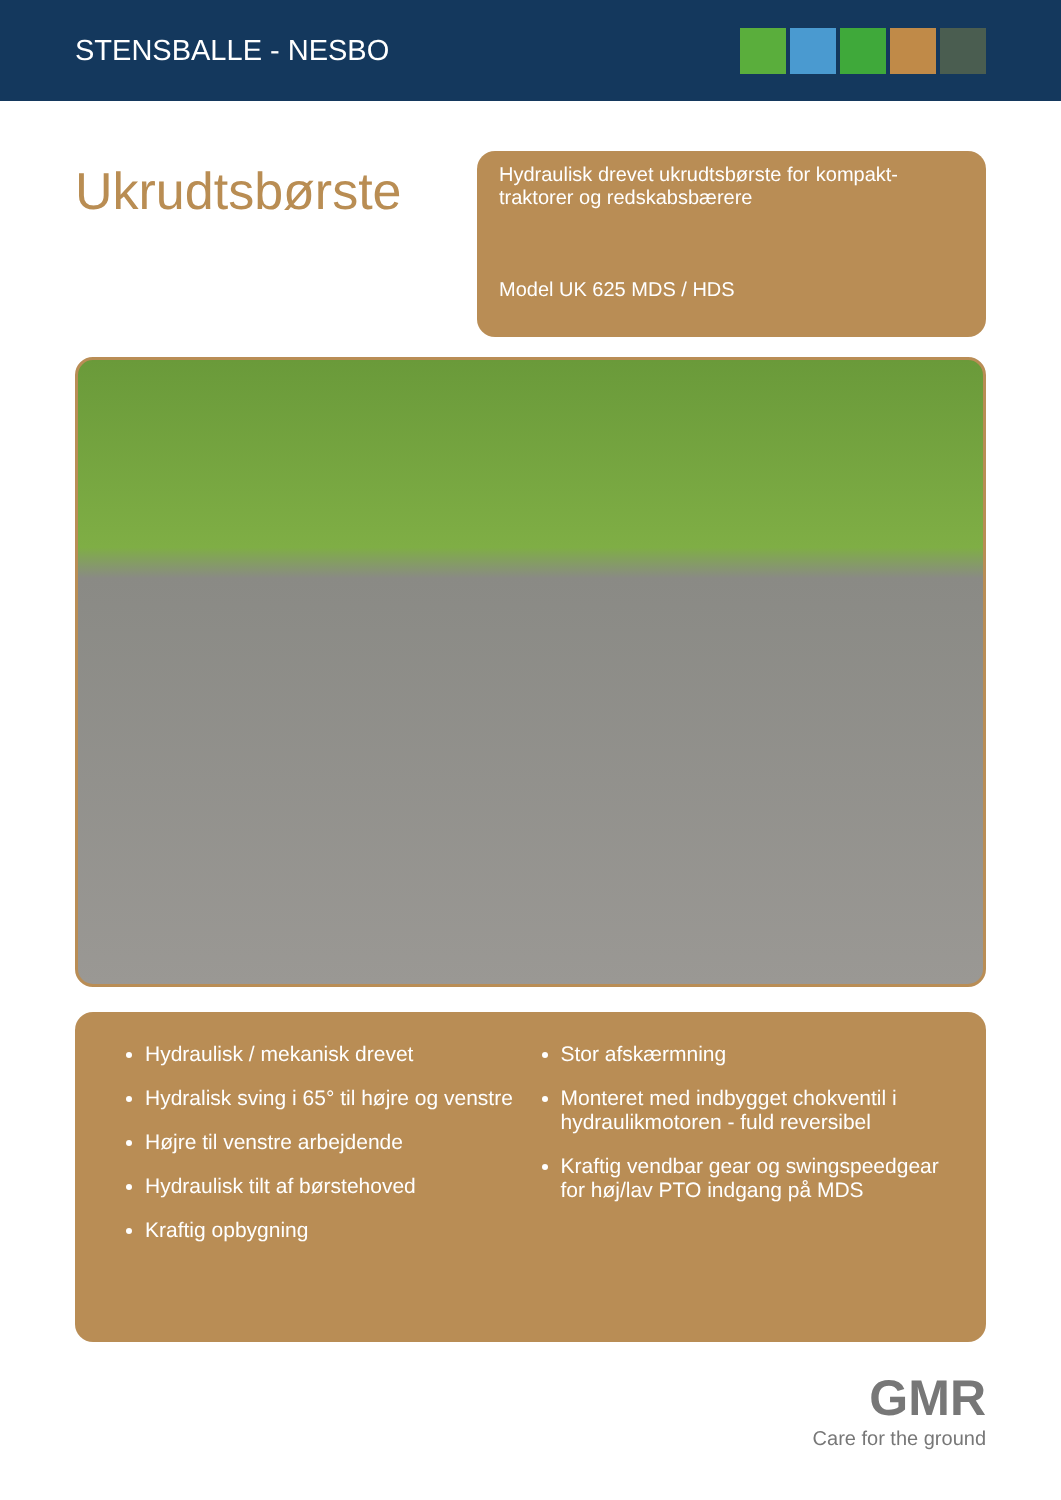STENSBALLE - NESBO
Ukrudtsbørste
Hydraulisk drevet ukrudtsbørste for kompakt-
traktorer og redskabsbærere
Model UK 625 MDS / HDS
Hydraulisk / mekanisk drevet
Hydralisk sving i 65° til højre og venstre
Højre til venstre arbejdende
Hydraulisk tilt af børstehoved
Kraftig opbygning
Stor afskærmning
Monteret med indbygget chokventil i hydraulikmotoren - fuld reversibel
Kraftig vendbar gear og swingspeedgear for høj/lav PTO indgang på MDS
GMR
Care for the ground